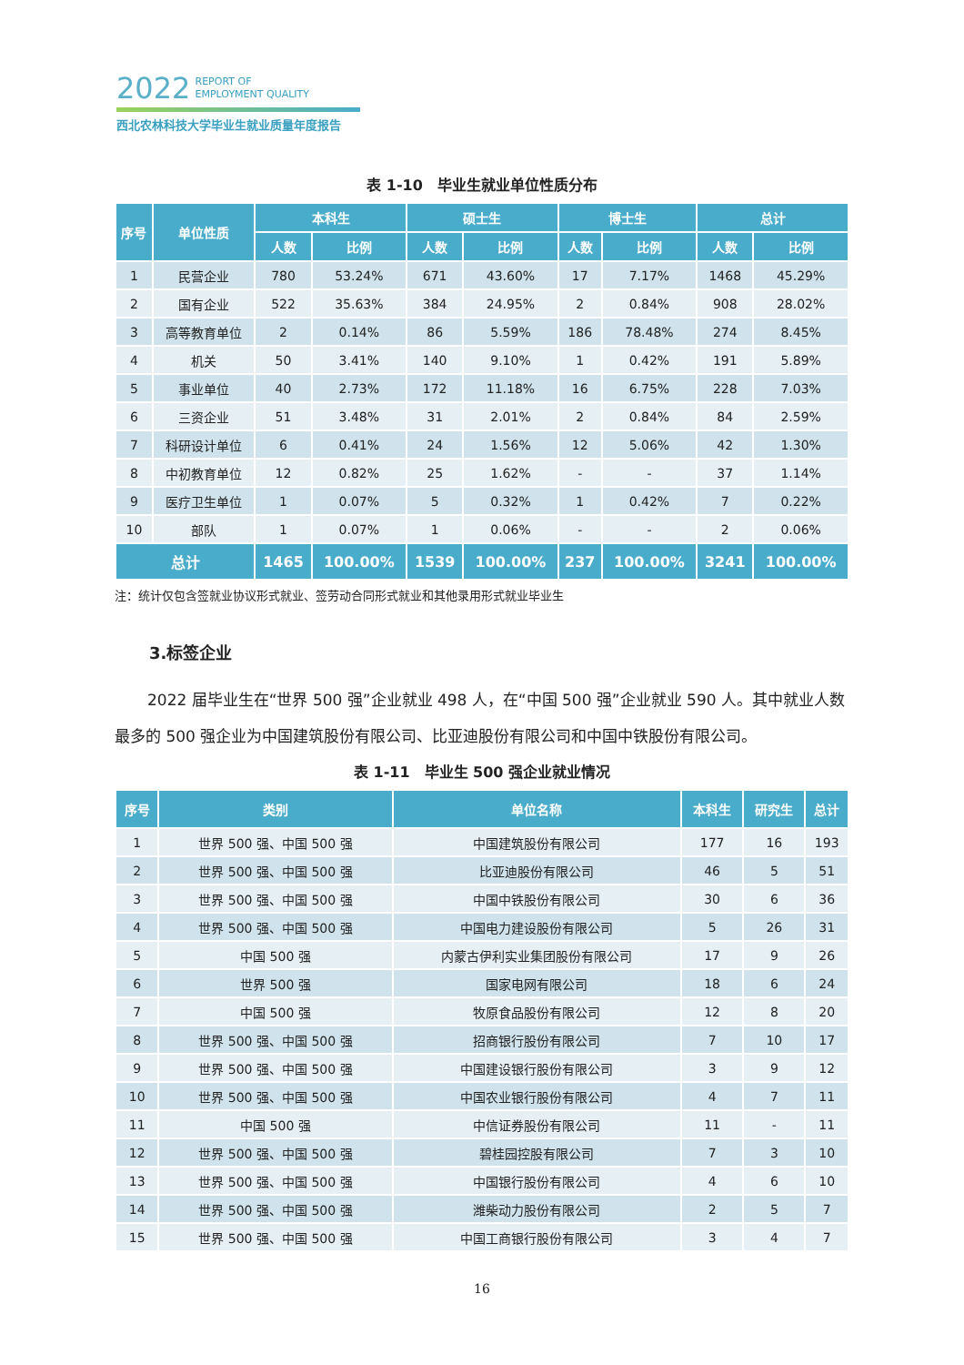2022 REPORT OF
EMPLOYMENT QUALITY
西北农林科技大学毕业生就业质量年度报告
表 1-10　毕业生就业单位性质分布
| 序号 | 单位性质 | 本科生 | | 硕士生 | | 博士生 | | 总计 | |
| --- | --- | --- | --- | --- | --- | --- | --- | --- | --- |
| | | 人数 | 比例 | 人数 | 比例 | 人数 | 比例 | 人数 | 比例 |
| 1 | 民营企业 | 780 | 53.24% | 671 | 43.60% | 17 | 7.17% | 1468 | 45.29% |
| 2 | 国有企业 | 522 | 35.63% | 384 | 24.95% | 2 | 0.84% | 908 | 28.02% |
| 3 | 高等教育单位 | 2 | 0.14% | 86 | 5.59% | 186 | 78.48% | 274 | 8.45% |
| 4 | 机关 | 50 | 3.41% | 140 | 9.10% | 1 | 0.42% | 191 | 5.89% |
| 5 | 事业单位 | 40 | 2.73% | 172 | 11.18% | 16 | 6.75% | 228 | 7.03% |
| 6 | 三资企业 | 51 | 3.48% | 31 | 2.01% | 2 | 0.84% | 84 | 2.59% |
| 7 | 科研设计单位 | 6 | 0.41% | 24 | 1.56% | 12 | 5.06% | 42 | 1.30% |
| 8 | 中初教育单位 | 12 | 0.82% | 25 | 1.62% | - | - | 37 | 1.14% |
| 9 | 医疗卫生单位 | 1 | 0.07% | 5 | 0.32% | 1 | 0.42% | 7 | 0.22% |
| 10 | 部队 | 1 | 0.07% | 1 | 0.06% | - | - | 2 | 0.06% |
| 总计 | | 1465 | 100.00% | 1539 | 100.00% | 237 | 100.00% | 3241 | 100.00% |
注：统计仅包含签就业协议形式就业、签劳动合同形式就业和其他录用形式就业毕业生
3.标签企业
2022 届毕业生在“世界 500 强”企业就业 498 人，在“中国 500 强”企业就业 590 人。其中就业人数最多的 500 强企业为中国建筑股份有限公司、比亚迪股份有限公司和中国中铁股份有限公司。
表 1-11　毕业生 500 强企业就业情况
| 序号 | 类别 | 单位名称 | 本科生 | 研究生 | 总计 |
| --- | --- | --- | --- | --- | --- |
| 1 | 世界 500 强、中国 500 强 | 中国建筑股份有限公司 | 177 | 16 | 193 |
| 2 | 世界 500 强、中国 500 强 | 比亚迪股份有限公司 | 46 | 5 | 51 |
| 3 | 世界 500 强、中国 500 强 | 中国中铁股份有限公司 | 30 | 6 | 36 |
| 4 | 世界 500 强、中国 500 强 | 中国电力建设股份有限公司 | 5 | 26 | 31 |
| 5 | 中国 500 强 | 内蒙古伊利实业集团股份有限公司 | 17 | 9 | 26 |
| 6 | 世界 500 强 | 国家电网有限公司 | 18 | 6 | 24 |
| 7 | 中国 500 强 | 牧原食品股份有限公司 | 12 | 8 | 20 |
| 8 | 世界 500 强、中国 500 强 | 招商银行股份有限公司 | 7 | 10 | 17 |
| 9 | 世界 500 强、中国 500 强 | 中国建设银行股份有限公司 | 3 | 9 | 12 |
| 10 | 世界 500 强、中国 500 强 | 中国农业银行股份有限公司 | 4 | 7 | 11 |
| 11 | 中国 500 强 | 中信证券股份有限公司 | 11 | - | 11 |
| 12 | 世界 500 强、中国 500 强 | 碧桂园控股有限公司 | 7 | 3 | 10 |
| 13 | 世界 500 强、中国 500 强 | 中国银行股份有限公司 | 4 | 6 | 10 |
| 14 | 世界 500 强、中国 500 强 | 潍柴动力股份有限公司 | 2 | 5 | 7 |
| 15 | 世界 500 强、中国 500 强 | 中国工商银行股份有限公司 | 3 | 4 | 7 |
16